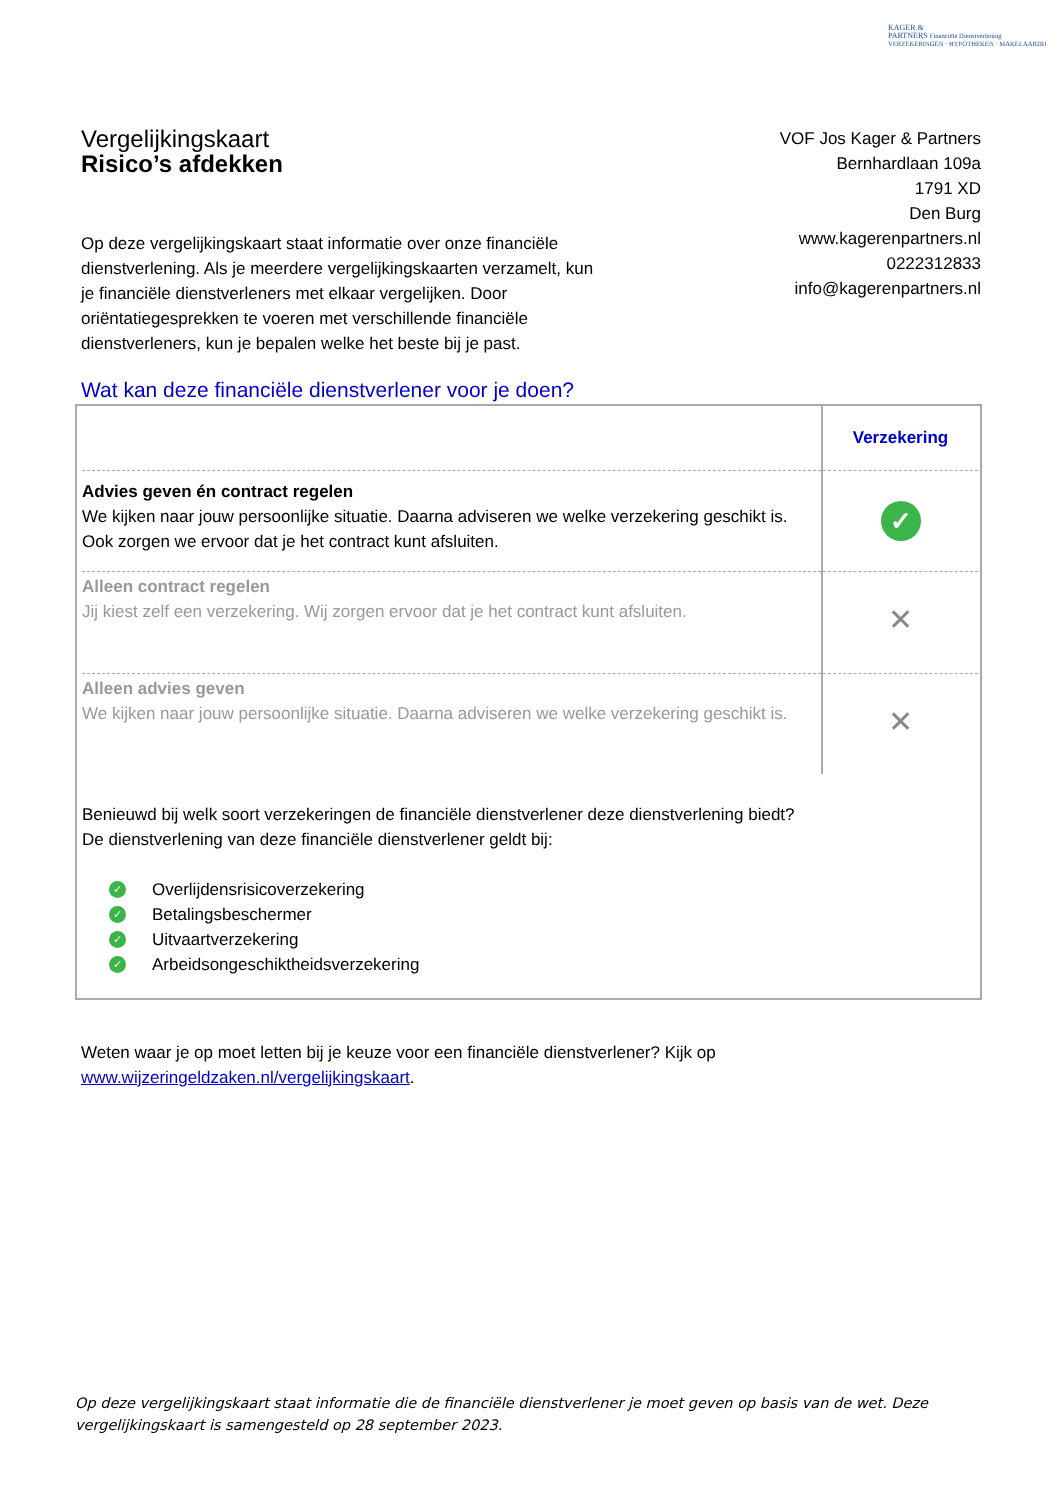KAGER &
PARTNERS Financiële Dienstverlening
VERZEKERINGEN · HYPOTHEKEN · MAKELAARDIJ
Vergelijkingskaart
Risico’s afdekken
VOF Jos Kager & Partners
Bernhardlaan 109a
1791 XD
Den Burg
www.kagerenpartners.nl
0222312833
info@kagerenpartners.nl
Op deze vergelijkingskaart staat informatie over onze financiële dienstverlening. Als je meerdere vergelijkingskaarten verzamelt, kun je financiële dienstverleners met elkaar vergelijken. Door oriëntatiegesprekken te voeren met verschillende financiële dienstverleners, kun je bepalen welke het beste bij je past.
Wat kan deze financiële dienstverlener voor je doen?
| | Verzekering |
| Advies geven én contract regelen We kijken naar jouw persoonlijke situatie. Daarna adviseren we welke verzekering geschikt is. Ook zorgen we ervoor dat je het contract kunt afsluiten. | ✓ |
| Alleen contract regelen Jij kiest zelf een verzekering. Wij zorgen ervoor dat je het contract kunt afsluiten. | ✕ |
| Alleen advies geven We kijken naar jouw persoonlijke situatie. Daarna adviseren we welke verzekering geschikt is. | ✕ |
Benieuwd bij welk soort verzekeringen de financiële dienstverlener deze dienstverlening biedt?
De dienstverlening van deze financiële dienstverlener geldt bij:
✓ Overlijdensrisicoverzekering
✓ Betalingsbeschermer
✓ Uitvaartverzekering
✓ Arbeidsongeschiktheidsverzekering
Weten waar je op moet letten bij je keuze voor een financiële dienstverlener? Kijk op
www.wijzeringeldzaken.nl/vergelijkingskaart.
Op deze vergelijkingskaart staat informatie die de financiële dienstverlener je moet geven op basis van de wet. Deze vergelijkingskaart is samengesteld op 28 september 2023.